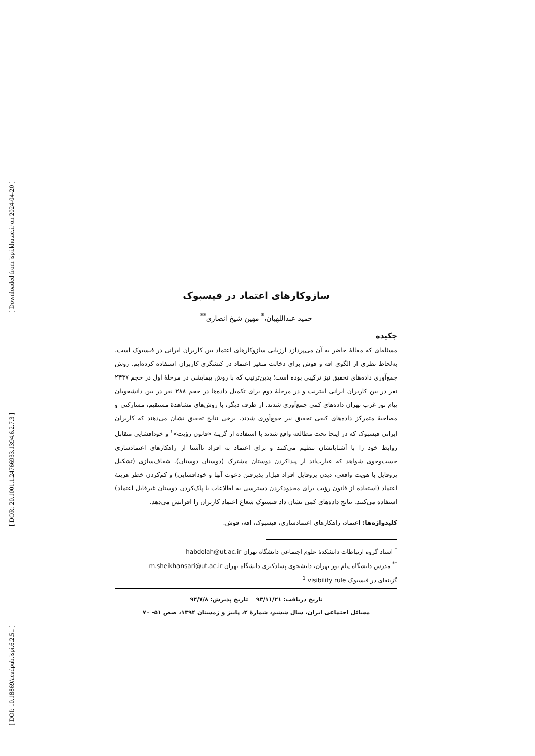[ Downloaded from jspi.khu.ac.ir on 2024-04-20 ]
[ DOR: 20.1001.1.24766933.1394.6.2.7.3 ]
[ DOI: 10.18869/acadpub.jspi.6.2.51 ]
سازوکارهای اعتماد در فیسبوک
حمید عبداللهیان،<sup>*</sup> مهین شیخ انصاری<sup>**</sup>
چکیده
مسئله‌ای که مقالهٔ حاضر به آن می‌پردازد ارزیابی سازوکارهای اعتماد بین کاربران ایرانی در فیسبوک است. به‌لحاظ نظری از الگوی افه و فوش برای دخالت متغیر اعتماد در کنشگری کاربران استفاده کرده‌ایم. روش جمع‌آوری داده‌های تحقیق نیز ترکیبی بوده است؛ بدین‌ترتیب که با روش پیمایشی در مرحلهٔ اول در حجم ۲۴۳۷ نفر در بین کاربران ایرانی اینترنت و در مرحلهٔ دوم برای تکمیل داده‌ها در حجم ۲۸۸ نفر در بین دانشجویان پیام نور غرب تهران داده‌های کمی جمع‌آوری شدند. از طرف دیگر، با روش‌های مشاهدهٔ مستقیم، مشارکتی و مصاحبهٔ متمرکز داده‌های کیفی تحقیق نیز جمع‌آوری شدند. برخی نتایج تحقیق نشان می‌دهند که کاربران ایرانی فیسبوک که در اینجا تحت مطالعه واقع شدند با استفاده از گزینهٔ «قانون رؤیت»<sup>۱</sup> و خودافشایی متقابل روابط خود را با آشنایانشان تنظیم می‌کنند و برای اعتماد به افراد ناآشنا از راهکارهای اعتمادسازی جست‌وجوی شواهد که عبارت‌اند از پیداکردن دوستان مشترک (دوستان دوستان)، شفاف‌سازی (تشکیل پروفایل با هویت واقعی، دیدن پروفایل افراد قبل‌از پذیرفتن دعوت آنها و خودافشایی) و کم‌کردن خطر هزینهٔ اعتماد (استفاده از قانون رؤیت برای محدودکردن دسترسی به اطلاعات یا پاک‌کردن دوستان غیرقابل اعتماد) استفاده می‌کنند. نتایج داده‌های کمی نشان داد فیسبوک شعاع اعتماد کاربران را افزایش می‌دهد.
کلیدواژه‌ها: اعتماد، راهکارهای اعتمادسازی، فیسبوک، افه، فوش.
<sup>*</sup> استاد گروه ارتباطات دانشکدهٔ علوم اجتماعی دانشگاه تهران habdolah@ut.ac.ir
<sup>**</sup> مدرس دانشگاه پیام نور تهران، دانشجوی پسادکتری دانشگاه تهران m.sheikhansari@ut.ac.ir
گزینه‌ای در فیسبوک visibility rule <sup>1</sup>
تاریخ دریافت: ۹۳/۱۱/۲۱ تاریخ پذیرش: ۹۴/۷/۸
مسائل اجتماعی ایران، سال ششم، شمارهٔ ۲، پاییز و زمستان ۱۳۹۴، صص ۵۱- ۷۰